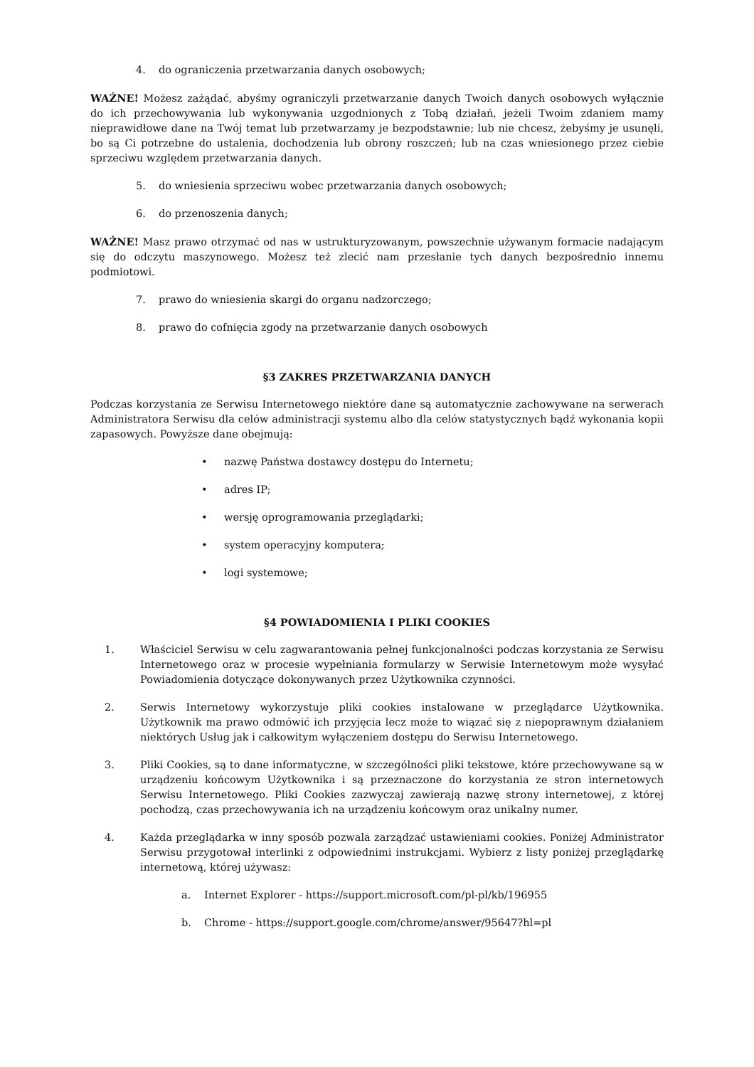4. do ograniczenia przetwarzania danych osobowych;
WAŻNE! Możesz zażądać, abyśmy ograniczyli przetwarzanie danych Twoich danych osobowych wyłącznie do ich przechowywania lub wykonywania uzgodnionych z Tobą działań, jeżeli Twoim zdaniem mamy nieprawidłowe dane na Twój temat lub przetwarzamy je bezpodstawnie; lub nie chcesz, żebyśmy je usunęli, bo są Ci potrzebne do ustalenia, dochodzenia lub obrony roszczeń; lub na czas wniesionego przez ciebie sprzeciwu względem przetwarzania danych.
5. do wniesienia sprzeciwu wobec przetwarzania danych osobowych;
6. do przenoszenia danych;
WAŻNE! Masz prawo otrzymać od nas w ustrukturyzowanym, powszechnie używanym formacie nadającym się do odczytu maszynowego. Możesz też zlecić nam przesłanie tych danych bezpośrednio innemu podmiotowi.
7. prawo do wniesienia skargi do organu nadzorczego;
8. prawo do cofnięcia zgody na przetwarzanie danych osobowych
§3 ZAKRES PRZETWARZANIA DANYCH
Podczas korzystania ze Serwisu Internetowego niektóre dane są automatycznie zachowywane na serwerach Administratora Serwisu dla celów administracji systemu albo dla celów statystycznych bądź wykonania kopii zapasowych. Powyższe dane obejmują:
• nazwę Państwa dostawcy dostępu do Internetu;
• adres IP;
• wersję oprogramowania przeglądarki;
• system operacyjny komputera;
• logi systemowe;
§4 POWIADOMIENIA I PLIKI COOKIES
1. Właściciel Serwisu w celu zagwarantowania pełnej funkcjonalności podczas korzystania ze Serwisu Internetowego oraz w procesie wypełniania formularzy w Serwisie Internetowym może wysyłać Powiadomienia dotyczące dokonywanych przez Użytkownika czynności.
2. Serwis Internetowy wykorzystuje pliki cookies instalowane w przeglądarce Użytkownika. Użytkownik ma prawo odmówić ich przyjęcia lecz może to wiązać się z niepoprawnym działaniem niektórych Usług jak i całkowitym wyłączeniem dostępu do Serwisu Internetowego.
3. Pliki Cookies, są to dane informatyczne, w szczególności pliki tekstowe, które przechowywane są w urządzeniu końcowym Użytkownika i są przeznaczone do korzystania ze stron internetowych Serwisu Internetowego. Pliki Cookies zazwyczaj zawierają nazwę strony internetowej, z której pochodzą, czas przechowywania ich na urządzeniu końcowym oraz unikalny numer.
4. Każda przeglądarka w inny sposób pozwala zarządzać ustawieniami cookies. Poniżej Administrator Serwisu przygotował interlinki z odpowiednimi instrukcjami. Wybierz z listy poniżej przeglądarkę internetową, której używasz:
a. Internet Explorer - https://support.microsoft.com/pl-pl/kb/196955
b. Chrome - https://support.google.com/chrome/answer/95647?hl=pl